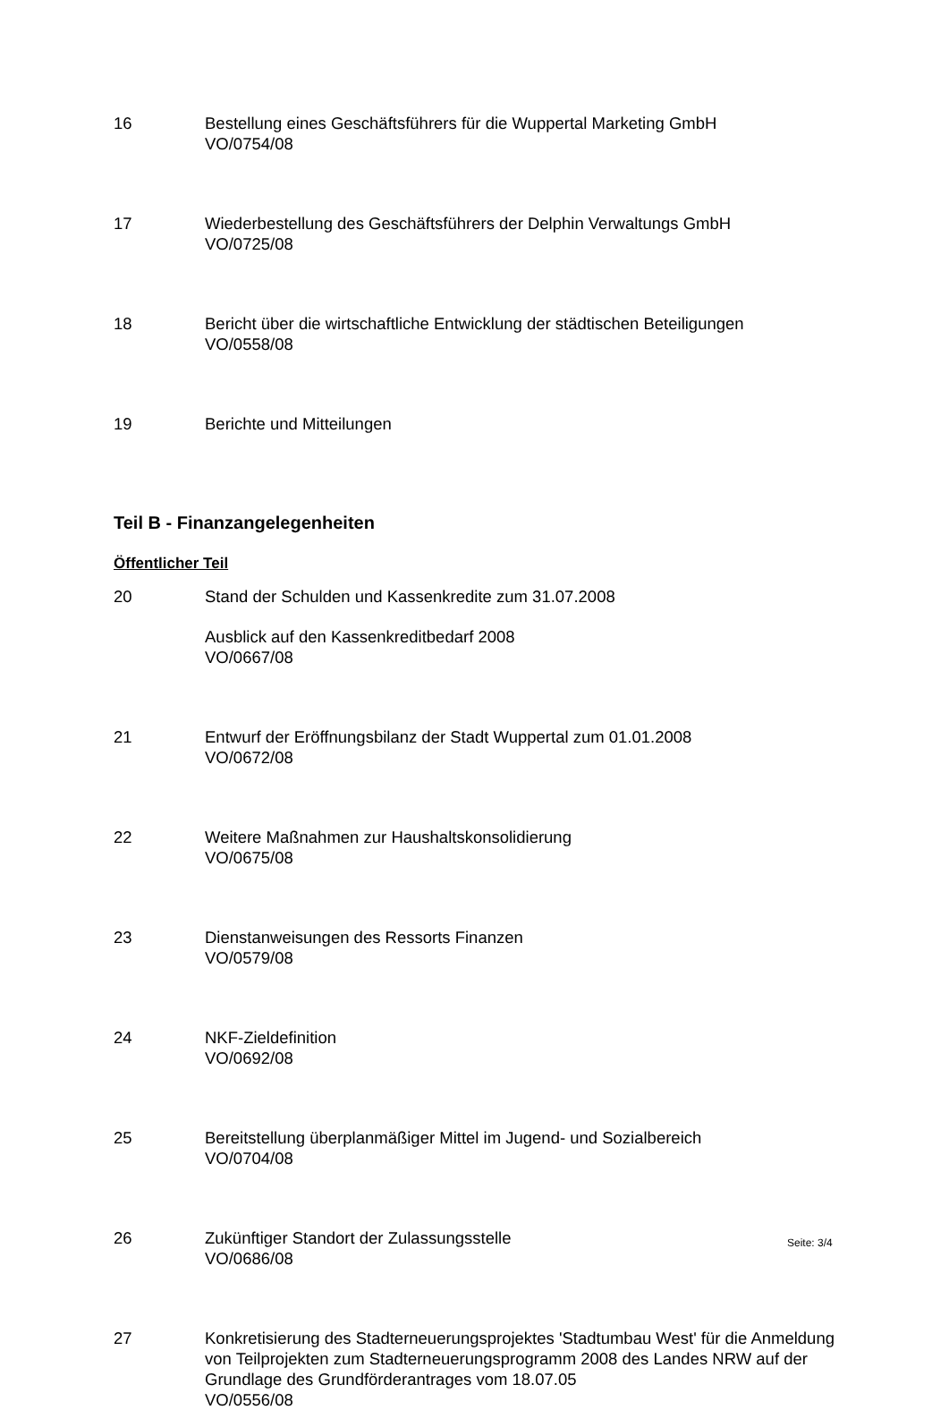16 Bestellung eines Geschäftsführers für die Wuppertal Marketing GmbH
VO/0754/08
17 Wiederbestellung des Geschäftsführers der Delphin Verwaltungs GmbH
VO/0725/08
18 Bericht über die wirtschaftliche Entwicklung der städtischen Beteiligungen
VO/0558/08
19 Berichte und Mitteilungen
Teil B - Finanzangelegenheiten
Öffentlicher Teil
20 Stand der Schulden und Kassenkredite zum 31.07.2008
Ausblick auf den Kassenkreditbedarf 2008
VO/0667/08
21 Entwurf der Eröffnungsbilanz der Stadt Wuppertal zum 01.01.2008
VO/0672/08
22 Weitere Maßnahmen zur Haushaltskonsolidierung
VO/0675/08
23 Dienstanweisungen des Ressorts Finanzen
VO/0579/08
24 NKF-Zieldefinition
VO/0692/08
25 Bereitstellung überplanmäßiger Mittel im Jugend- und Sozialbereich
VO/0704/08
26 Zukünftiger Standort der Zulassungsstelle
VO/0686/08
27 Konkretisierung des Stadterneuerungsprojektes 'Stadtumbau West' für die Anmeldung von Teilprojekten zum Stadterneuerungsprogramm 2008 des Landes NRW auf der Grundlage des Grundförderantrages vom 18.07.05
VO/0556/08
Seite: 3/4